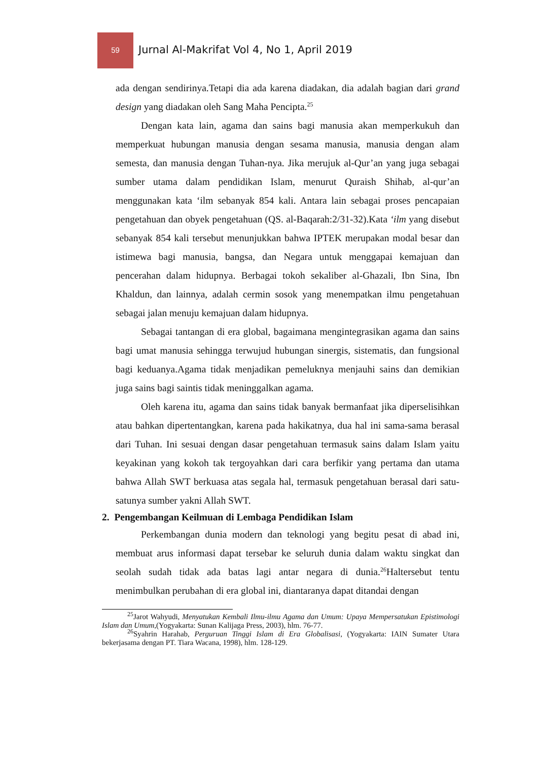59 Jurnal Al-Makrifat Vol 4, No 1, April 2019
ada dengan sendirinya.Tetapi dia ada karena diadakan, dia adalah bagian dari grand design yang diadakan oleh Sang Maha Pencipta.<sup>25</sup>
Dengan kata lain, agama dan sains bagi manusia akan memperkukuh dan memperkuat hubungan manusia dengan sesama manusia, manusia dengan alam semesta, dan manusia dengan Tuhan-nya. Jika merujuk al-Qur’an yang juga sebagai sumber utama dalam pendidikan Islam, menurut Quraish Shihab, al-qur’an menggunakan kata ‘ilm sebanyak 854 kali. Antara lain sebagai proses pencapaian pengetahuan dan obyek pengetahuan (QS. al-Baqarah:2/31-32).Kata ‘ilm yang disebut sebanyak 854 kali tersebut menunjukkan bahwa IPTEK merupakan modal besar dan istimewa bagi manusia, bangsa, dan Negara untuk menggapai kemajuan dan pencerahan dalam hidupnya. Berbagai tokoh sekaliber al-Ghazali, Ibn Sina, Ibn Khaldun, dan lainnya, adalah cermin sosok yang menempatkan ilmu pengetahuan sebagai jalan menuju kemajuan dalam hidupnya.
Sebagai tantangan di era global, bagaimana mengintegrasikan agama dan sains bagi umat manusia sehingga terwujud hubungan sinergis, sistematis, dan fungsional bagi keduanya.Agama tidak menjadikan pemeluknya menjauhi sains dan demikian juga sains bagi saintis tidak meninggalkan agama.
Oleh karena itu, agama dan sains tidak banyak bermanfaat jika diperselisihkan atau bahkan dipertentangkan, karena pada hakikatnya, dua hal ini sama-sama berasal dari Tuhan. Ini sesuai dengan dasar pengetahuan termasuk sains dalam Islam yaitu keyakinan yang kokoh tak tergoyahkan dari cara berfikir yang pertama dan utama bahwa Allah SWT berkuasa atas segala hal, termasuk pengetahuan berasal dari satu-satunya sumber yakni Allah SWT.
2. Pengembangan Keilmuan di Lembaga Pendidikan Islam
Perkembangan dunia modern dan teknologi yang begitu pesat di abad ini, membuat arus informasi dapat tersebar ke seluruh dunia dalam waktu singkat dan seolah sudah tidak ada batas lagi antar negara di dunia.<sup>26</sup>Haltersebut tentu menimbulkan perubahan di era global ini, diantaranya dapat ditandai dengan
<sup>25</sup> Jarot Wahyudi, Menyatukan Kembali Ilmu-ilmu Agama dan Umum: Upaya Mempersatukan Epistimologi Islam dan Umum,(Yogyakarta: Sunan Kalijaga Press, 2003), hlm. 76-77.
<sup>26</sup> Syahrin Harahab, Perguruan Tinggi Islam di Era Globalisasi, (Yogyakarta: IAIN Sumater Utara bekerjasama dengan PT. Tiara Wacana, 1998), hlm. 128-129.